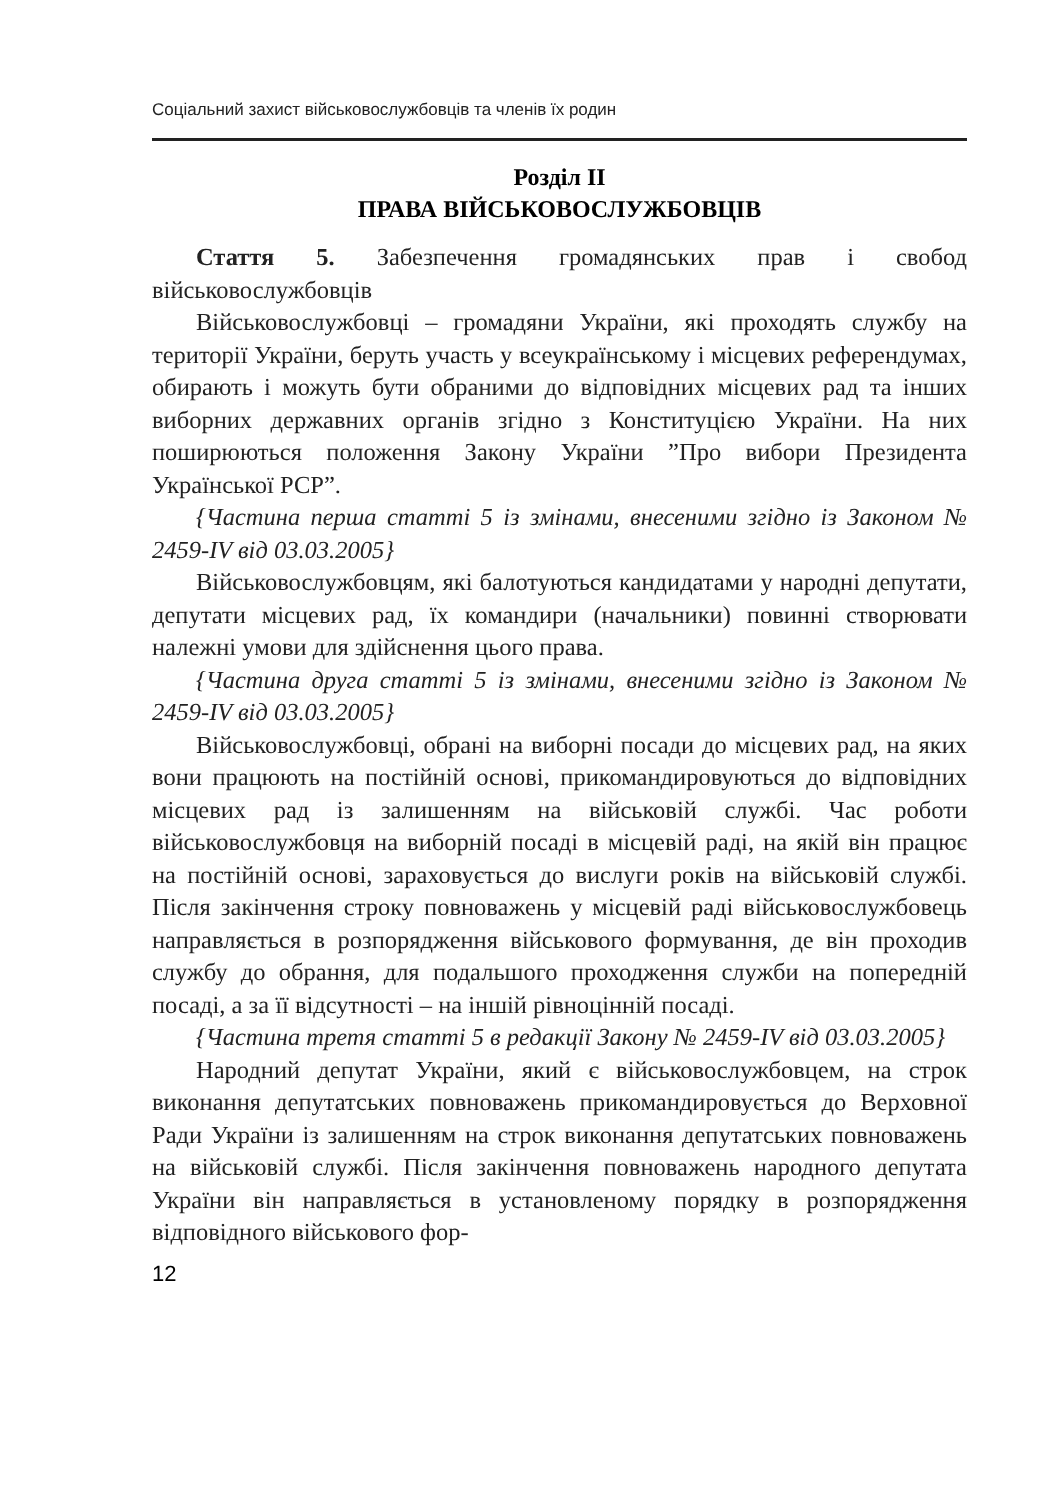Соціальний захист військовослужбовців та членів їх родин
Розділ II
ПРАВА ВІЙСЬКОВОСЛУЖБОВЦІВ
Стаття 5. Забезпечення громадянських прав і свобод військовослужбовців
Військовослужбовці – громадяни України, які проходять службу на території України, беруть участь у всеукраїнському і місцевих референдумах, обирають і можуть бути обраними до відповідних місцевих рад та інших виборних державних органів згідно з Конституцією України. На них поширюються положення Закону України ”Про вибори Президента Української РСР”.
{Частина перша статті 5 із змінами, внесеними згідно із Законом № 2459-IV від 03.03.2005}
Військовослужбовцям, які балотуються кандидатами у народні депутати, депутати місцевих рад, їх командири (начальники) повинні створювати належні умови для здійснення цього права.
{Частина друга статті 5 із змінами, внесеними згідно із Законом № 2459-IV від 03.03.2005}
Військовослужбовці, обрані на виборні посади до місцевих рад, на яких вони працюють на постійній основі, прикомандировуються до відповідних місцевих рад із залишенням на військовій службі. Час роботи військовослужбовця на виборній посаді в місцевій раді, на якій він працює на постійній основі, зараховується до вислуги років на військовій службі. Після закінчення строку повноважень у місцевій раді військовослужбовець направляється в розпорядження військового формування, де він проходив службу до обрання, для подальшого проходження служби на попередній посаді, а за її відсутності – на іншій рівноцінній посаді.
{Частина третя статті 5 в редакції Закону № 2459-IV від 03.03.2005}
Народний депутат України, який є військовослужбовцем, на строк виконання депутатських повноважень прикомандировується до Верховної Ради України із залишенням на строк виконання депутатських повноважень на військовій службі. Після закінчення повноважень народного депутата України він направляється в установленому порядку в розпорядження відповідного військового фор-
12